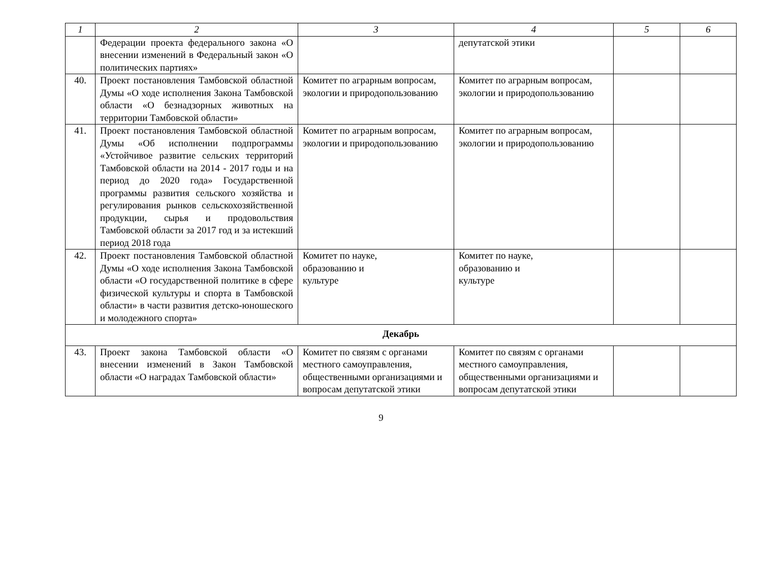| 1 | 2 | 3 | 4 | 5 | 6 |
| --- | --- | --- | --- | --- | --- |
| | Федерации проекта федерального закона «О внесении изменений в Федеральный закон «О политических партиях» | | депутатской этики | | |
| 40. | Проект постановления Тамбовской областной Думы «О ходе исполнения Закона Тамбовской области «О безнадзорных животных на территории Тамбовской области» | Комитет по аграрным вопросам, экологии и природопользованию | Комитет по аграрным вопросам, экологии и природопользованию | | |
| 41. | Проект постановления Тамбовской областной Думы «Об исполнении подпрограммы «Устойчивое развитие сельских территорий Тамбовской области на 2014 - 2017 годы и на период до 2020 года» Государственной программы развития сельского хозяйства и регулирования рынков сельскохозяйственной продукции, сырья и продовольствия Тамбовской области за 2017 год и за истекший период 2018 года | Комитет по аграрным вопросам, экологии и природопользованию | Комитет по аграрным вопросам, экологии и природопользованию | | |
| 42. | Проект постановления Тамбовской областной Думы «О ходе исполнения Закона Тамбовской области «О государственной политике в сфере физической культуры и спорта в Тамбовской области» в части развития детско-юношеского и молодежного спорта» | Комитет по науке, образованию и культуре | Комитет по науке, образованию и культуре | | |
| Декабрь | | | | | |
| 43. | Проект закона Тамбовской области «О внесении изменений в Закон Тамбовской области «О наградах Тамбовской области» | Комитет по связям с органами местного самоуправления, общественными организациями и вопросам депутатской этики | Комитет по связям с органами местного самоуправления, общественными организациями и вопросам депутатской этики | | |
9